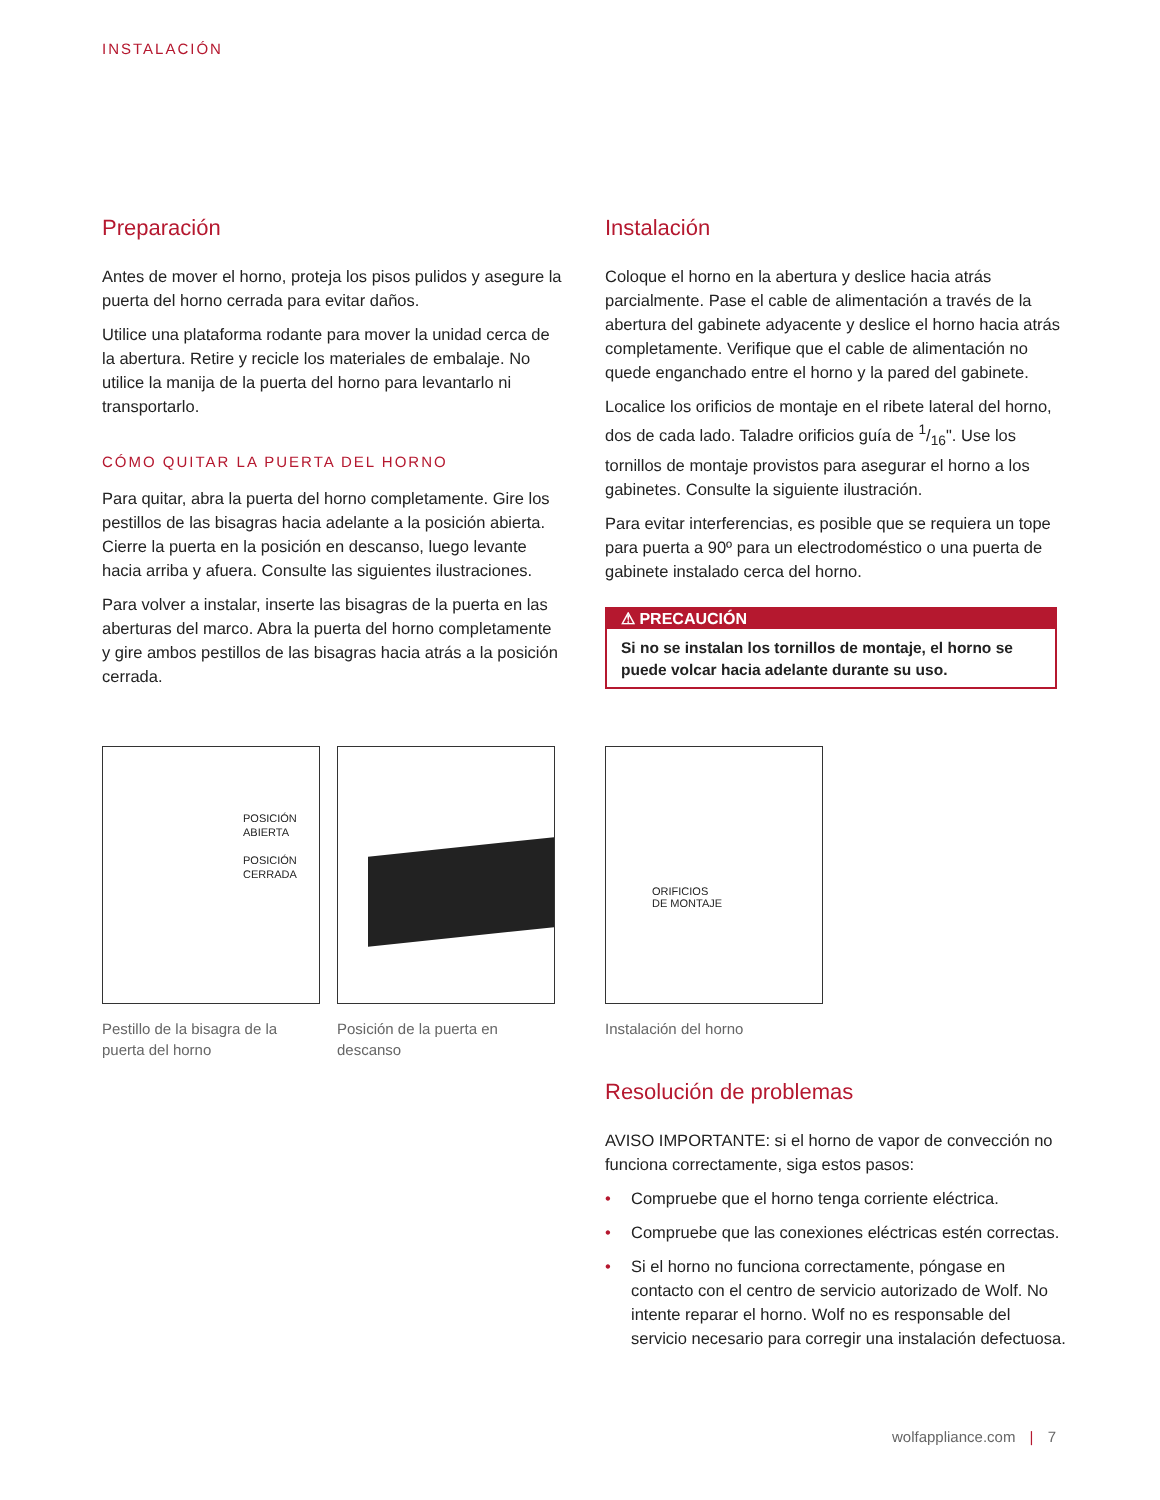INSTALACIÓN
Preparación
Antes de mover el horno, proteja los pisos pulidos y asegure la puerta del horno cerrada para evitar daños.
Utilice una plataforma rodante para mover la unidad cerca de la abertura. Retire y recicle los materiales de embalaje. No utilice la manija de la puerta del horno para levantarlo ni transportarlo.
CÓMO QUITAR LA PUERTA DEL HORNO
Para quitar, abra la puerta del horno completamente. Gire los pestillos de las bisagras hacia adelante a la posición abierta. Cierre la puerta en la posición en descanso, luego levante hacia arriba y afuera. Consulte las siguientes ilustraciones.
Para volver a instalar, inserte las bisagras de la puerta en las aberturas del marco. Abra la puerta del horno completamente y gire ambos pestillos de las bisagras hacia atrás a la posición cerrada.
Instalación
Coloque el horno en la abertura y deslice hacia atrás parcialmente. Pase el cable de alimentación a través de la abertura del gabinete adyacente y deslice el horno hacia atrás completamente. Verifique que el cable de alimentación no quede enganchado entre el horno y la pared del gabinete.
Localice los orificios de montaje en el ribete lateral del horno, dos de cada lado. Taladre orificios guía de 1/16". Use los tornillos de montaje provistos para asegurar el horno a los gabinetes. Consulte la siguiente ilustración.
Para evitar interferencias, es posible que se requiera un tope para puerta a 90º para un electrodoméstico o una puerta de gabinete instalado cerca del horno.
⚠ PRECAUCIÓN
Si no se instalan los tornillos de montaje, el horno se puede volcar hacia adelante durante su uso.
POSICIÓN
ABIERTA
POSICIÓN
CERRADA
ORIFICIOS
DE MONTAJE
Pestillo de la bisagra de la puerta del horno
Posición de la puerta en descanso
Instalación del horno
Resolución de problemas
AVISO IMPORTANTE: si el horno de vapor de convección no funciona correctamente, siga estos pasos:
• Compruebe que el horno tenga corriente eléctrica.
• Compruebe que las conexiones eléctricas estén correctas.
• Si el horno no funciona correctamente, póngase en contacto con el centro de servicio autorizado de Wolf. No intente reparar el horno. Wolf no es responsable del servicio necesario para corregir una instalación defectuosa.
wolfappliance.com | 7